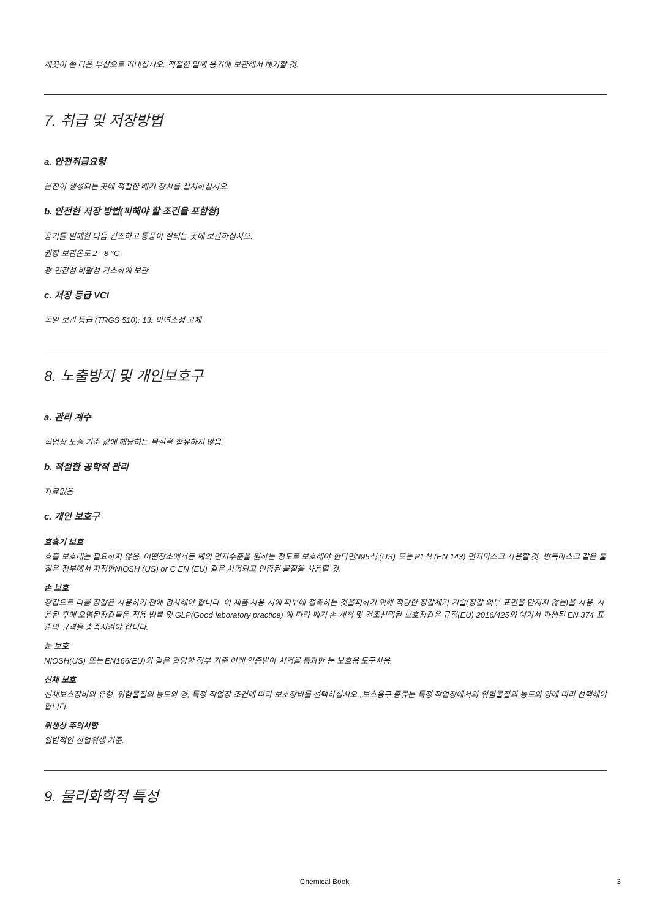깨끗이 쓴 다음 부삽으로 퍼내십시오. 적절한 밀폐 용기에 보관해서 폐기할 것.
7. 취급 및 저장방법
a. 안전취급요령
분진이 생성되는 곳에 적절한 배기 장치를 설치하십시오.
b. 안전한 저장 방법(피해야 할 조건을 포함함)
용기를 밀폐한 다음 건조하고 통풍이 잘되는 곳에 보관하십시오.
권장 보관온도 2 - 8 °C
광 민감성 비활성 가스하에 보관
c. 저장 등급 VCI
독일 보관 등급 (TRGS 510): 13: 비연소성 고체
8. 노출방지 및 개인보호구
a. 관리 계수
직업상 노출 기준 값에 해당하는 물질을 함유하지 않음.
b. 적절한 공학적 관리
자료없음
c. 개인 보호구
호흡기 보호
호흡 보호대는 필요하지 않음. 어떤장소에서든 폐의 먼지수준을 원하는 정도로 보호해야 한다면N95식 (US) 또는 P1식 (EN 143) 먼지마스크 사용할 것. 방독마스크 같은 물질은 정부에서 지정한NIOSH (US) or C EN (EU) 같은 시험되고 인증된 물질을 사용할 것.
손 보호
장갑으로 다룸 장갑은 사용하기 전에 검사해야 합니다. 이 제품 사용 시에 피부에 접촉하는 것을피하기 위해 적당한 장갑제거 기술(장갑 외부 표면을 만지지 않는)을 사용. 사용된 후에 오염된장갑들은 적용 법률 및 GLP(Good laboratory practice) 에 따라 폐기 손 세척 및 건조선택된 보호장갑은 규정(EU) 2016/425와 여기서 파생된 EN 374 표준의 규격을 충족시켜야 합니다.
눈 보호
NIOSH(US) 또는 EN166(EU)와 같은 합당한 정부 기준 아래 인증받아 시험을 통과한 눈 보호용 도구사용.
신체 보호
신체보호장비의 유형, 위험물질의 농도와 양, 특정 작업장 조건에 따라 보호장비를 선택하십시오.,보호용구 종류는 특정 작업장에서의 위험물질의 농도와 양에 따라 선택해야 합니다.
위생상 주의사항
일반적인 산업위생 기준.
9. 물리화학적 특성
Chemical Book 3